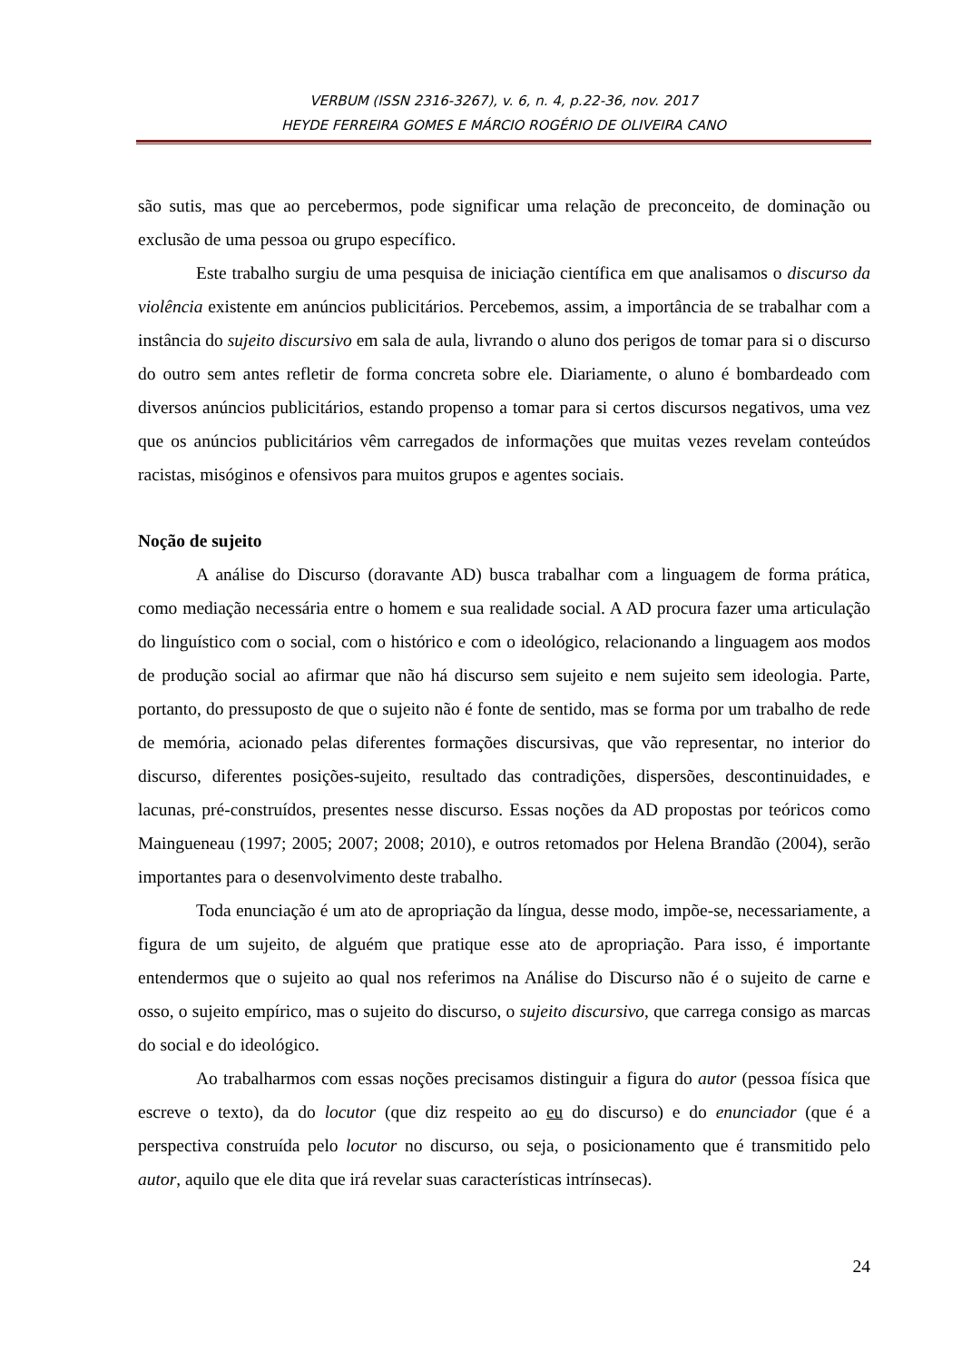VERBUM (ISSN 2316-3267), v. 6, n. 4, p.22-36, nov. 2017
HEYDE FERREIRA GOMES E MÁRCIO ROGÉRIO DE OLIVEIRA CANO
são sutis, mas que ao percebermos, pode significar uma relação de preconceito, de dominação ou exclusão de uma pessoa ou grupo específico.
Este trabalho surgiu de uma pesquisa de iniciação científica em que analisamos o discurso da violência existente em anúncios publicitários. Percebemos, assim, a importância de se trabalhar com a instância do sujeito discursivo em sala de aula, livrando o aluno dos perigos de tomar para si o discurso do outro sem antes refletir de forma concreta sobre ele. Diariamente, o aluno é bombardeado com diversos anúncios publicitários, estando propenso a tomar para si certos discursos negativos, uma vez que os anúncios publicitários vêm carregados de informações que muitas vezes revelam conteúdos racistas, misóginos e ofensivos para muitos grupos e agentes sociais.
Noção de sujeito
A análise do Discurso (doravante AD) busca trabalhar com a linguagem de forma prática, como mediação necessária entre o homem e sua realidade social. A AD procura fazer uma articulação do linguístico com o social, com o histórico e com o ideológico, relacionando a linguagem aos modos de produção social ao afirmar que não há discurso sem sujeito e nem sujeito sem ideologia. Parte, portanto, do pressuposto de que o sujeito não é fonte de sentido, mas se forma por um trabalho de rede de memória, acionado pelas diferentes formações discursivas, que vão representar, no interior do discurso, diferentes posições-sujeito, resultado das contradições, dispersões, descontinuidades, e lacunas, pré-construídos, presentes nesse discurso. Essas noções da AD propostas por teóricos como Maingueneau (1997; 2005; 2007; 2008; 2010), e outros retomados por Helena Brandão (2004), serão importantes para o desenvolvimento deste trabalho.
Toda enunciação é um ato de apropriação da língua, desse modo, impõe-se, necessariamente, a figura de um sujeito, de alguém que pratique esse ato de apropriação. Para isso, é importante entendermos que o sujeito ao qual nos referimos na Análise do Discurso não é o sujeito de carne e osso, o sujeito empírico, mas o sujeito do discurso, o sujeito discursivo, que carrega consigo as marcas do social e do ideológico.
Ao trabalharmos com essas noções precisamos distinguir a figura do autor (pessoa física que escreve o texto), da do locutor (que diz respeito ao eu do discurso) e do enunciador (que é a perspectiva construída pelo locutor no discurso, ou seja, o posicionamento que é transmitido pelo autor, aquilo que ele dita que irá revelar suas características intrínsecas).
24